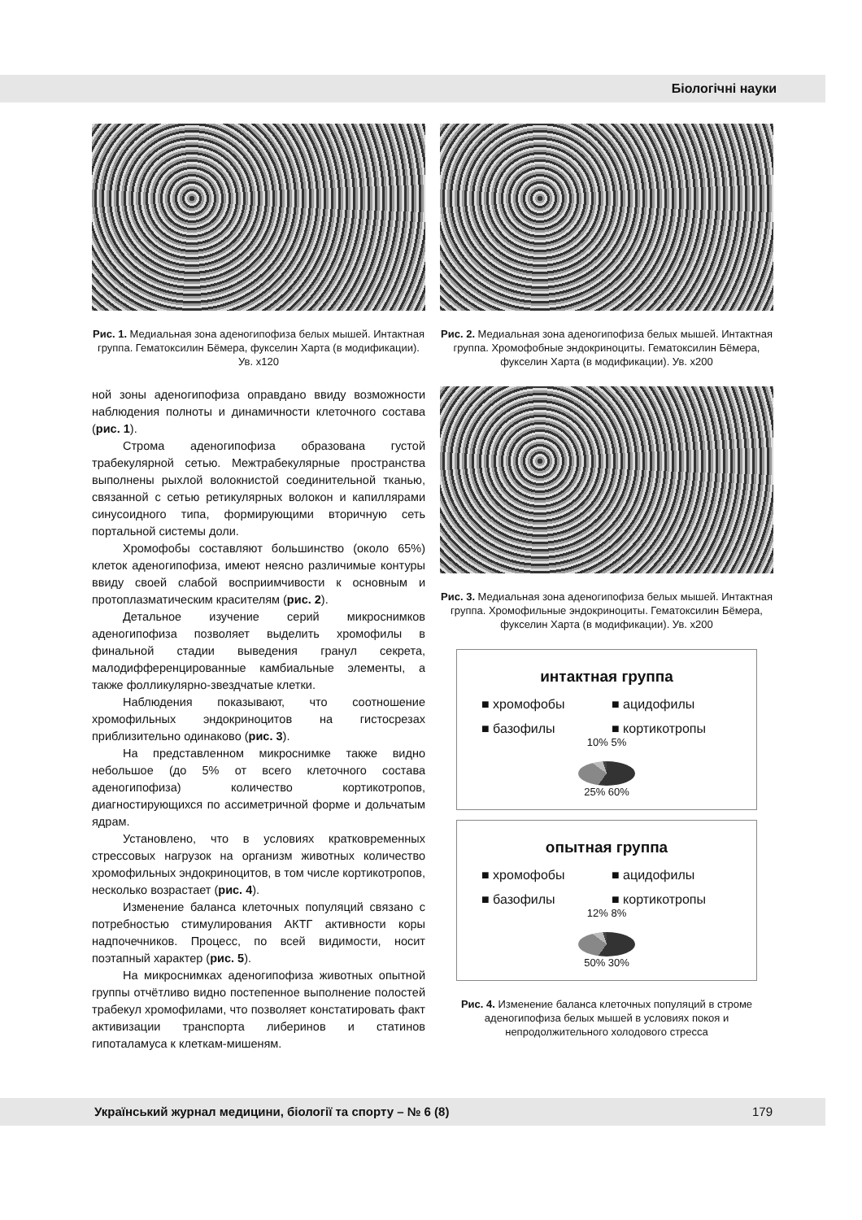Біологічні науки
Рис. 1. Медиальная зона аденогипофиза белых мышей. Интактная группа. Гематоксилин Бёмера, фукселин Харта (в модификации). Ув. х120
ной зоны аденогипофиза оправдано ввиду возможности наблюдения полноты и динамичности клеточного состава (рис. 1).
Строма аденогипофиза образована густой трабекулярной сетью. Межтрабекулярные пространства выполнены рыхлой волокнистой соединительной тканью, связанной с сетью ретикулярных волокон и капиллярами синусоидного типа, формирующими вторичную сеть портальной системы доли.
Хромофобы составляют большинство (около 65%) клеток аденогипофиза, имеют неясно различимые контуры ввиду своей слабой восприимчивости к основным и протоплазматическим красителям (рис. 2).
Детальное изучение серий микроснимков аденогипофиза позволяет выделить хромофилы в финальной стадии выведения гранул секрета, малодифференцированные камбиальные элементы, а также фолликулярно-звездчатые клетки.
Наблюдения показывают, что соотношение хромофильных эндокриноцитов на гистосрезах приблизительно одинаково (рис. 3).
На представленном микроснимке также видно небольшое (до 5% от всего клеточного состава аденогипофиза) количество кортикотропов, диагностирующихся по ассиметричной форме и дольчатым ядрам.
Установлено, что в условиях кратковременных стрессовых нагрузок на организм животных количество хромофильных эндокриноцитов, в том числе кортикотропов, несколько возрастает (рис. 4).
Изменение баланса клеточных популяций связано с потребностью стимулирования АКТГ активности коры надпочечников. Процесс, по всей видимости, носит поэтапный характер (рис. 5).
На микроснимках аденогипофиза животных опытной группы отчётливо видно постепенное выполнение полостей трабекул хромофилами, что позволяет констатировать факт активизации транспорта либеринов и статинов гипоталамуса к клеткам-мишеням.
Рис. 2. Медиальная зона аденогипофиза белых мышей. Интактная группа. Хромофобные эндокриноциты. Гематоксилин Бёмера, фукселин Харта (в модификации). Ув. х200
Рис. 3. Медиальная зона аденогипофиза белых мышей. Интактная группа. Хромофильные эндокриноциты. Гематоксилин Бёмера, фукселин Харта (в модификации). Ув. х200
интактная группа
■ хромофобы ■ ацидофилы ■ базофилы ■ кортикотропы
10% 5%
25% 60%
опытная группа
■ хромофобы ■ ацидофилы ■ базофилы ■ кортикотропы
12% 8%
50% 30%
Рис. 4. Изменение баланса клеточных популяций в строме аденогипофиза белых мышей в условиях покоя и непродолжительного холодового стресса
Український журнал медицини, біології та спорту – № 6 (8) 179